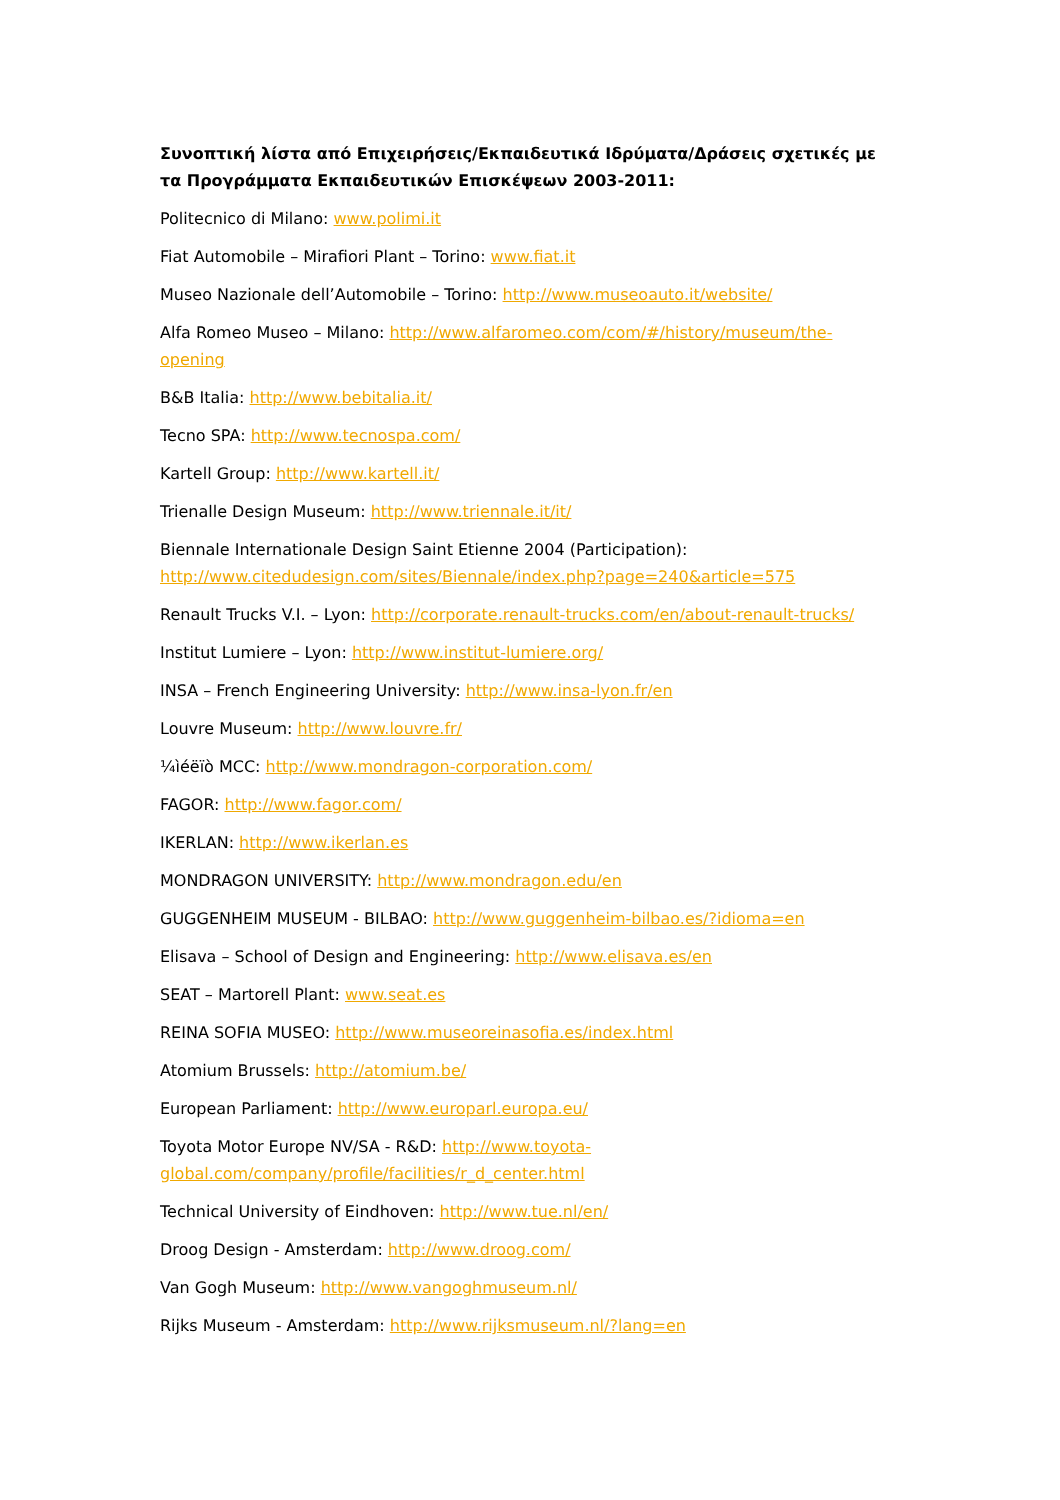Συνοπτική λίστα από Επιχειρήσεις/Εκπαιδευτικά Ιδρύματα/Δράσεις σχετικές με τα Προγράμματα Εκπαιδευτικών Επισκέψεων 2003-2011:
Politecnico di Milano: www.polimi.it
Fiat Automobile – Mirafiori Plant – Torino: www.fiat.it
Museo Nazionale dell’Automobile – Torino: http://www.museoauto.it/website/
Alfa Romeo Museo – Milano: http://www.alfaromeo.com/com/#/history/museum/the-opening
B&B Italia: http://www.bebitalia.it/
Tecno SPA: http://www.tecnospa.com/
Kartell Group: http://www.kartell.it/
Trienalle Design Museum: http://www.triennale.it/it/
Biennale Internationale Design Saint Etienne 2004 (Participation): http://www.citedudesign.com/sites/Biennale/index.php?page=240&article=575
Renault Trucks V.I. – Lyon: http://corporate.renault-trucks.com/en/about-renault-trucks/
Institut Lumiere – Lyon: http://www.institut-lumiere.org/
INSA – French Engineering University: http://www.insa-lyon.fr/en
Louvre Museum: http://www.louvre.fr/
¼ìéëïò MCC: http://www.mondragon-corporation.com/
FAGOR: http://www.fagor.com/
IKERLAN: http://www.ikerlan.es
MONDRAGON UNIVERSITY: http://www.mondragon.edu/en
GUGGENHEIM MUSEUM - BILBAO: http://www.guggenheim-bilbao.es/?idioma=en
Elisava – School of Design and Engineering: http://www.elisava.es/en
SEAT – Martorell Plant: www.seat.es
REINA SOFIA MUSEO: http://www.museoreinasofia.es/index.html
Atomium Brussels: http://atomium.be/
European Parliament: http://www.europarl.europa.eu/
Toyota Motor Europe NV/SA - R&D: http://www.toyota-global.com/company/profile/facilities/r_d_center.html
Technical University of Eindhoven: http://www.tue.nl/en/
Droog Design - Amsterdam: http://www.droog.com/
Van Gogh Museum: http://www.vangoghmuseum.nl/
Rijks Museum - Amsterdam: http://www.rijksmuseum.nl/?lang=en